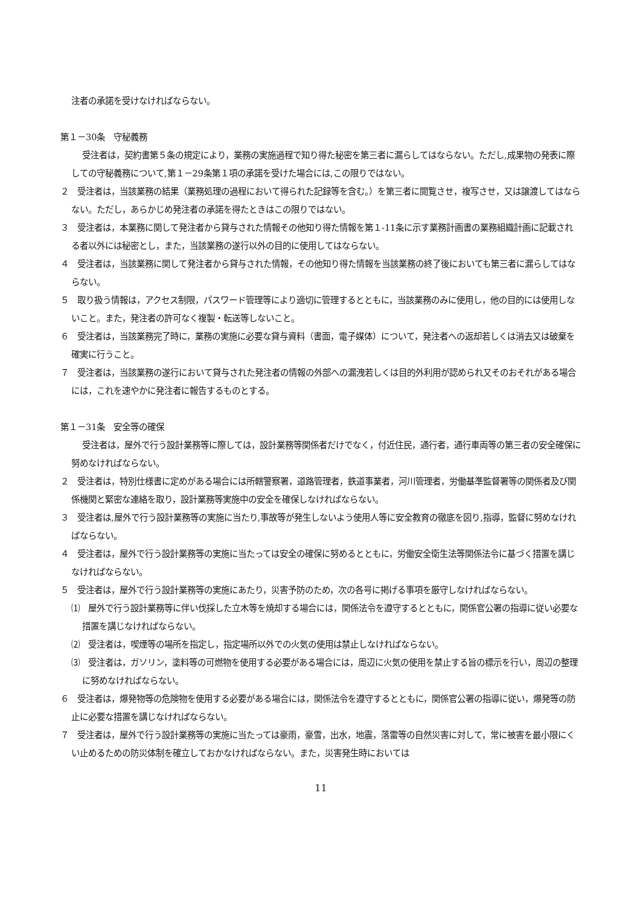注者の承諾を受けなければならない。
第１－30条　守秘義務
受注者は，契約書第５条の規定により，業務の実施過程で知り得た秘密を第三者に漏らしてはならない。ただし,成果物の発表に際しての守秘義務について,第１－29条第１項の承諾を受けた場合には,この限りではない。
２　受注者は，当該業務の結果（業務処理の過程において得られた記録等を含む。）を第三者に閲覧させ，複写させ，又は譲渡してはならない。ただし，あらかじめ発注者の承諾を得たときはこの限りではない。
３　受注者は，本業務に関して発注者から貸与された情報その他知り得た情報を第１-11条に示す業務計画書の業務組織計画に記載される者以外には秘密とし，また，当該業務の遂行以外の目的に使用してはならない。
４　受注者は，当該業務に関して発注者から貸与された情報，その他知り得た情報を当該業務の終了後においても第三者に漏らしてはならない。
５　取り扱う情報は，アクセス制限，パスワード管理等により適切に管理するとともに，当該業務のみに使用し，他の目的には使用しないこと。また，発注者の許可なく複製・転送等しないこと。
６　受注者は，当該業務完了時に，業務の実施に必要な貸与資料（書面，電子媒体）について，発注者への返却若しくは消去又は破棄を確実に行うこと。
７　受注者は，当該業務の遂行において貸与された発注者の情報の外部への漏洩若しくは目的外利用が認められ又そのおそれがある場合には，これを速やかに発注者に報告するものとする。
第１－31条　安全等の確保
受注者は，屋外で行う設計業務等に際しては，設計業務等関係者だけでなく，付近住民，通行者，通行車両等の第三者の安全確保に努めなければならない。
２　受注者は，特別仕様書に定めがある場合には所轄警察署，道路管理者，鉄道事業者，河川管理者，労働基準監督署等の関係者及び関係機関と緊密な連絡を取り，設計業務等実施中の安全を確保しなければならない。
３　受注者は,屋外で行う設計業務等の実施に当たり,事故等が発生しないよう使用人等に安全教育の徹底を図り,指導，監督に努めなければならない。
４　受注者は，屋外で行う設計業務等の実施に当たっては安全の確保に努めるとともに，労働安全衛生法等関係法令に基づく措置を講じなければならない。
５　受注者は，屋外で行う設計業務等の実施にあたり，災害予防のため，次の各号に掲げる事項を厳守しなければならない。
⑴　屋外で行う設計業務等に伴い伐採した立木等を焼却する場合には，関係法令を遵守するとともに，関係官公署の指導に従い必要な措置を講じなければならない。
⑵　受注者は，喫煙等の場所を指定し，指定場所以外での火気の使用は禁止しなければならない。
⑶　受注者は，ガソリン，塗料等の可燃物を使用する必要がある場合には，周辺に火気の使用を禁止する旨の標示を行い，周辺の整理に努めなければならない。
６　受注者は，爆発物等の危険物を使用する必要がある場合には，関係法令を遵守するとともに，関係官公署の指導に従い，爆発等の防止に必要な措置を講じなければならない。
７　受注者は，屋外で行う設計業務等の実施に当たっては豪雨，豪雪，出水，地震，落雷等の自然災害に対して，常に被害を最小限にくい止めるための防災体制を確立しておかなければならない。また，災害発生時においては
11